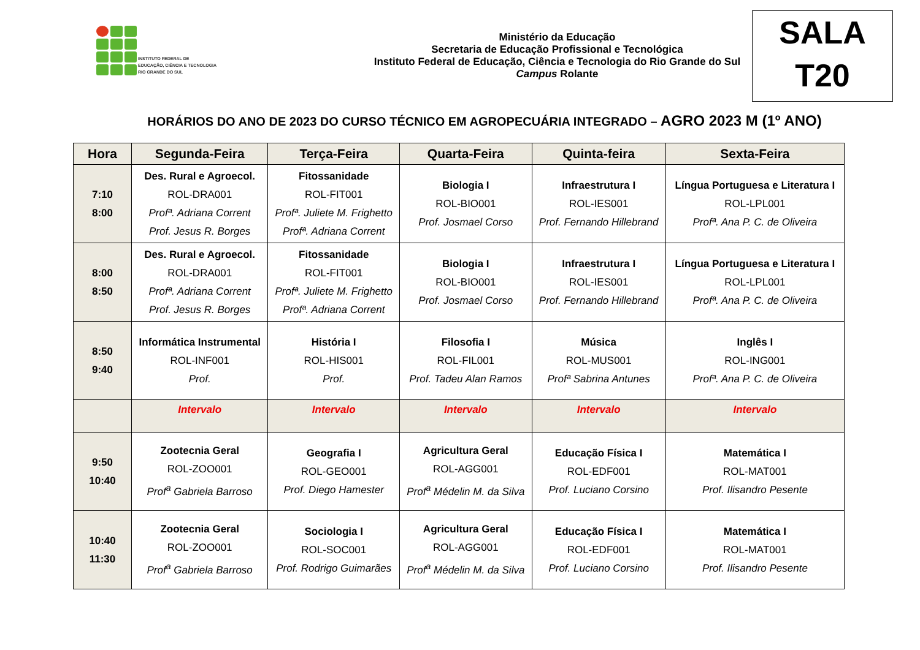INSTITUTO FEDERAL DE
EDUCAÇÃO, CIÊNCIA E TECNOLOGIA
RIO GRANDE DO SUL
Ministério da Educação
Secretaria de Educação Profissional e Tecnológica
Instituto Federal de Educação, Ciência e Tecnologia do Rio Grande do Sul
Campus Rolante
SALA
T20
HORÁRIOS DO ANO DE 2023 DO CURSO TÉCNICO EM AGROPECUÁRIA INTEGRADO – AGRO 2023 M (1º ANO)
| Hora | Segunda-Feira | Terça-Feira | Quarta-Feira | Quinta-feira | Sexta-Feira |
| --- | --- | --- | --- | --- | --- |
| 7:10 8:00 | Des. Rural e Agroecol. ROL-DRA001 Profª. Adriana Corrent Prof. Jesus R. Borges | Fitossanidade ROL-FIT001 Profª. Juliete M. Frighetto Profª. Adriana Corrent | Biologia I ROL-BIO001 Prof. Josmael Corso | Infraestrutura I ROL-IES001 Prof. Fernando Hillebrand | Língua Portuguesa e Literatura I ROL-LPL001 Profª. Ana P. C. de Oliveira |
| 8:00 8:50 | Des. Rural e Agroecol. ROL-DRA001 Profª. Adriana Corrent Prof. Jesus R. Borges | Fitossanidade ROL-FIT001 Profª. Juliete M. Frighetto Profª. Adriana Corrent | Biologia I ROL-BIO001 Prof. Josmael Corso | Infraestrutura I ROL-IES001 Prof. Fernando Hillebrand | Língua Portuguesa e Literatura I ROL-LPL001 Profª. Ana P. C. de Oliveira |
| 8:50 9:40 | Informática Instrumental ROL-INF001 Prof. | História I ROL-HIS001 Prof. | Filosofia I ROL-FIL001 Prof. Tadeu Alan Ramos | Música ROL-MUS001 Profª Sabrina Antunes | Inglês I ROL-ING001 Profª. Ana P. C. de Oliveira |
| | Intervalo | Intervalo | Intervalo | Intervalo | Intervalo |
| 9:50 10:40 | Zootecnia Geral ROL-ZOO001 Prof<sup>a</sup> Gabriela Barroso | Geografia I ROL-GEO001 Prof. Diego Hamester | Agricultura Geral ROL-AGG001 Prof<sup>a</sup> Médelin M. da Silva | Educação Física I ROL-EDF001 Prof. Luciano Corsino | Matemática I ROL-MAT001 Prof. Ilisandro Pesente |
| 10:40 11:30 | Zootecnia Geral ROL-ZOO001 Prof<sup>a</sup> Gabriela Barroso | Sociologia I ROL-SOC001 Prof. Rodrigo Guimarães | Agricultura Geral ROL-AGG001 Prof<sup>a</sup> Médelin M. da Silva | Educação Física I ROL-EDF001 Prof. Luciano Corsino | Matemática I ROL-MAT001 Prof. Ilisandro Pesente |